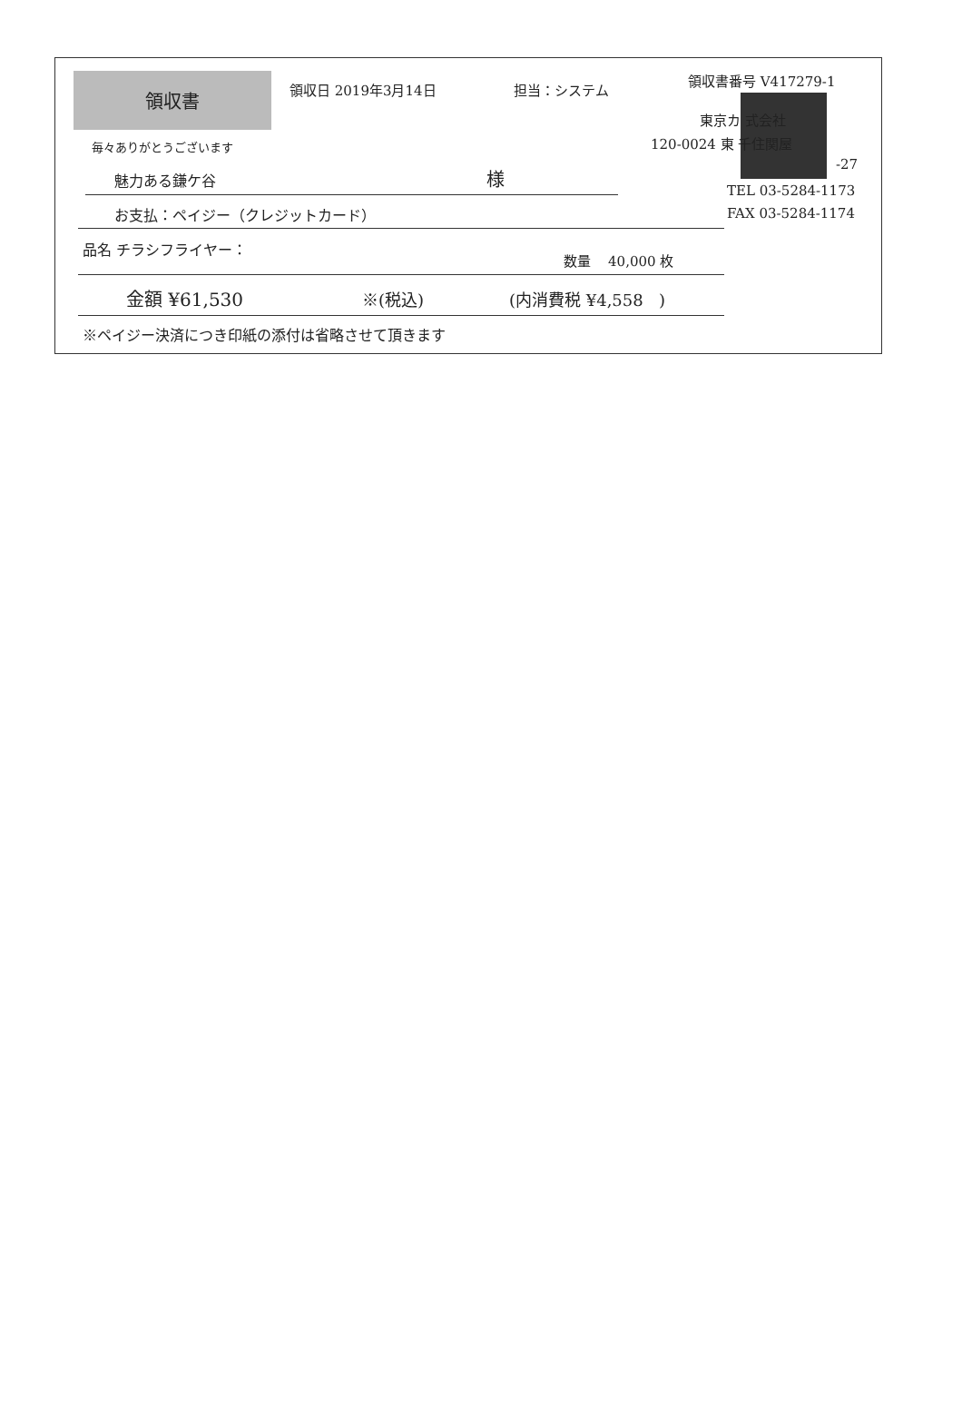領収書
領収日 2019年3月14日 担当：システム
領収書番号 V417279-1
毎々ありがとうございます
魅力ある鎌ケ谷 様
東京カ 式会社
120-0024 東 千住関屋
-27
TEL 03-5284-1173
FAX 03-5284-1174
お支払：ペイジー（クレジットカード）
品名 チラシフライヤー：
数量 40,000 枚
金額 ¥61,530 ※(税込) (内消費税 ¥4,558 )
※ペイジー決済につき印紙の添付は省略させて頂きます